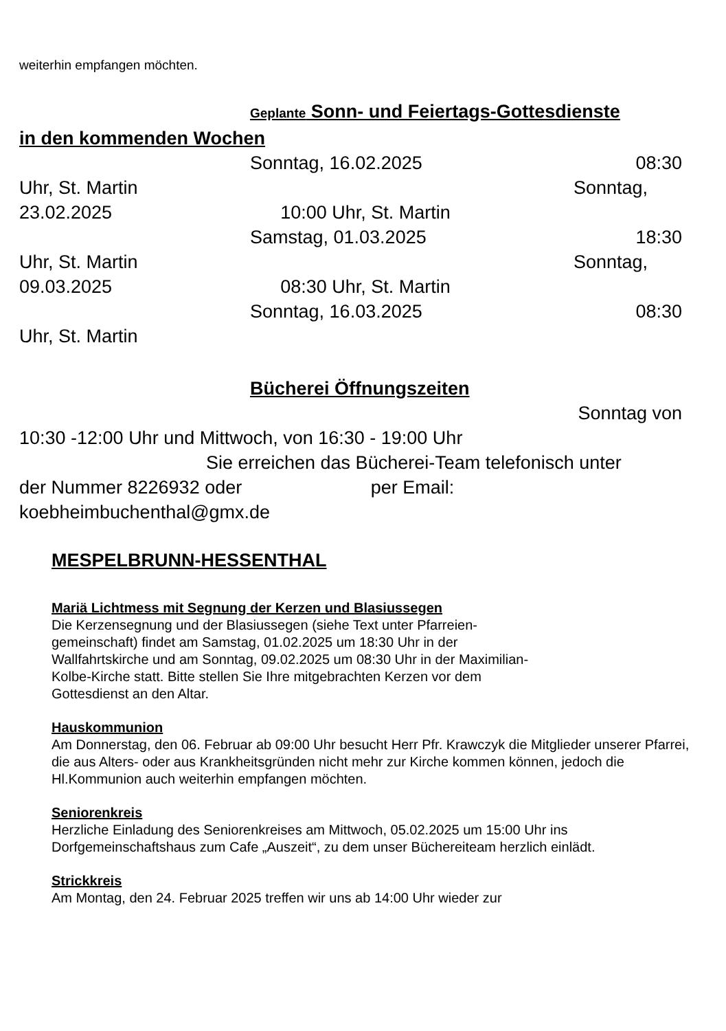weiterhin empfangen möchten.
Geplante Sonn- und Feiertags-Gottesdienste
in den kommenden Wochen
Sonntag, 16.02.2025 08:30
Uhr, St. Martin Sonntag,
23.02.2025 10:00 Uhr, St. Martin
Samstag, 01.03.2025 18:30
Uhr, St. Martin Sonntag,
09.03.2025 08:30 Uhr, St. Martin
Sonntag, 16.03.2025 08:30
Uhr, St. Martin
Bücherei Öffnungszeiten
Sonntag von
10:30 -12:00 Uhr und Mittwoch, von 16:30 - 19:00 Uhr
Sie erreichen das Bücherei-Team telefonisch unter
der Nummer 8226932 oder per Email:
koebheimbuchenthal@gmx.de
MESPELBRUNN-HESSENTHAL
Mariä Lichtmess mit Segnung der Kerzen und Blasiussegen
Die Kerzensegnung und der Blasiussegen (siehe Text unter Pfarreien-
gemeinschaft) findet am Samstag, 01.02.2025 um 18:30 Uhr in der
Wallfahrtskirche und am Sonntag, 09.02.2025 um 08:30 Uhr in der Maximilian-
Kolbe-Kirche statt. Bitte stellen Sie Ihre mitgebrachten Kerzen vor dem
Gottesdienst an den Altar.
Hauskommunion
Am Donnerstag, den 06. Februar ab 09:00 Uhr besucht Herr Pfr. Krawczyk die Mitglieder unserer Pfarrei, die aus Alters- oder aus Krankheitsgründen nicht mehr zur Kirche kommen können, jedoch die Hl.Kommunion auch weiterhin empfangen möchten.
Seniorenkreis
Herzliche Einladung des Seniorenkreises am Mittwoch, 05.02.2025 um 15:00 Uhr ins Dorfgemeinschaftshaus zum Cafe „Auszeit“, zu dem unser Büchereiteam herzlich einlädt.
Strickkreis
Am Montag, den 24. Februar 2025 treffen wir uns ab 14:00 Uhr wieder zur